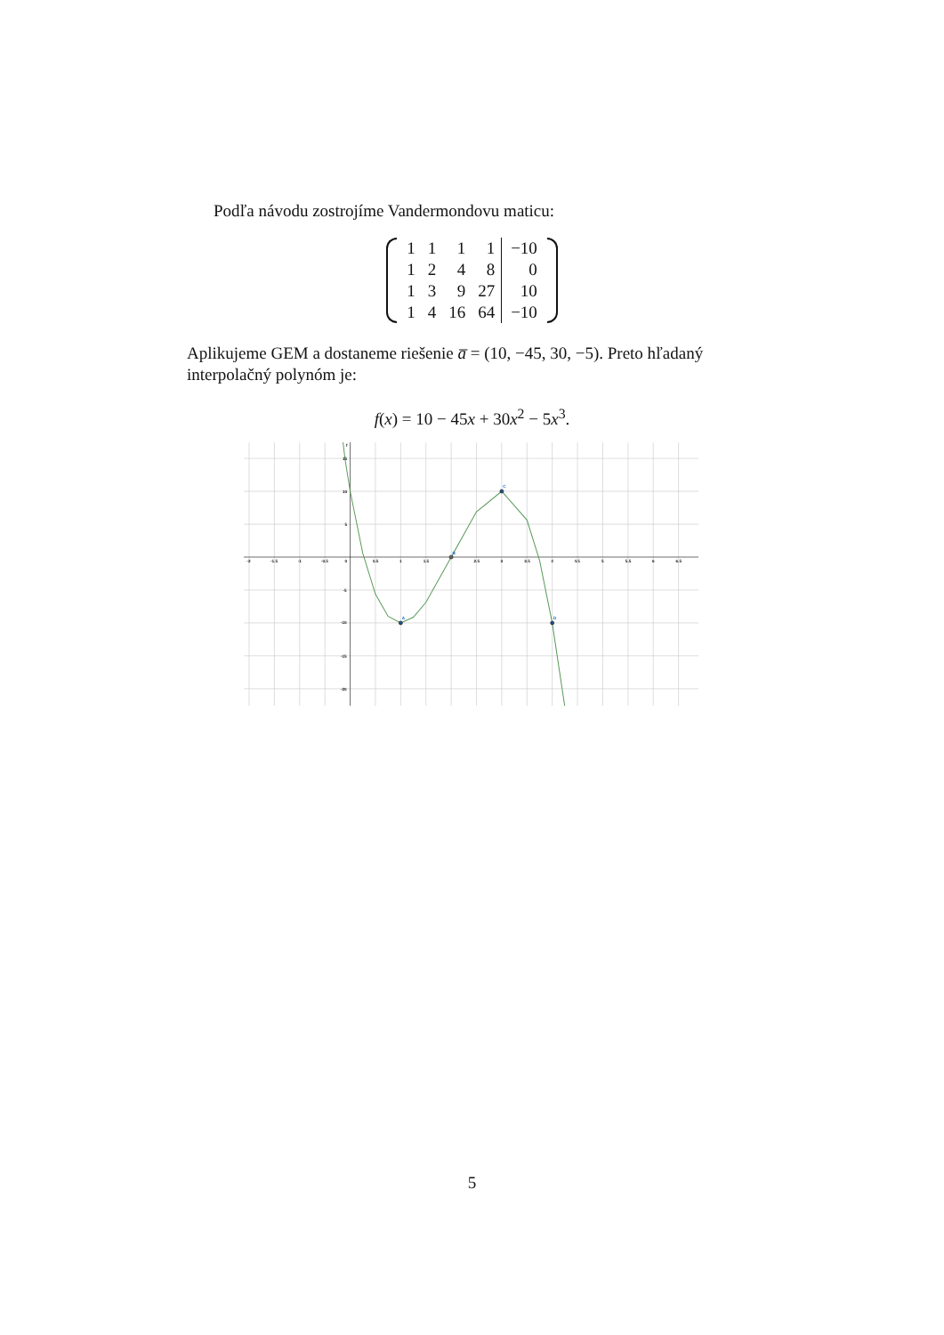Podľa návodu zostrojíme Vandermondovu maticu:
| 1 | 1 | 1 | 1 | −10 |
| 1 | 2 | 4 | 8 | 0 |
| 1 | 3 | 9 | 27 | 10 |
| 1 | 4 | 16 | 64 | −10 |
Aplikujeme GEM a dostaneme riešenie a̅ = (10, −45, 30, −5). Preto hľadaný interpolačný polynóm je:
f(x) = 10 − 45x + 30x<sup>2</sup> − 5x<sup>3</sup>.
A
B
C
D
-2
-1.5
-1
-0.5
0
0.5
1
1.5
2.5
3
3.5
4
4.5
5
5.5
6
6.5
15
10
5
-5
-10
-15
-20
f
5